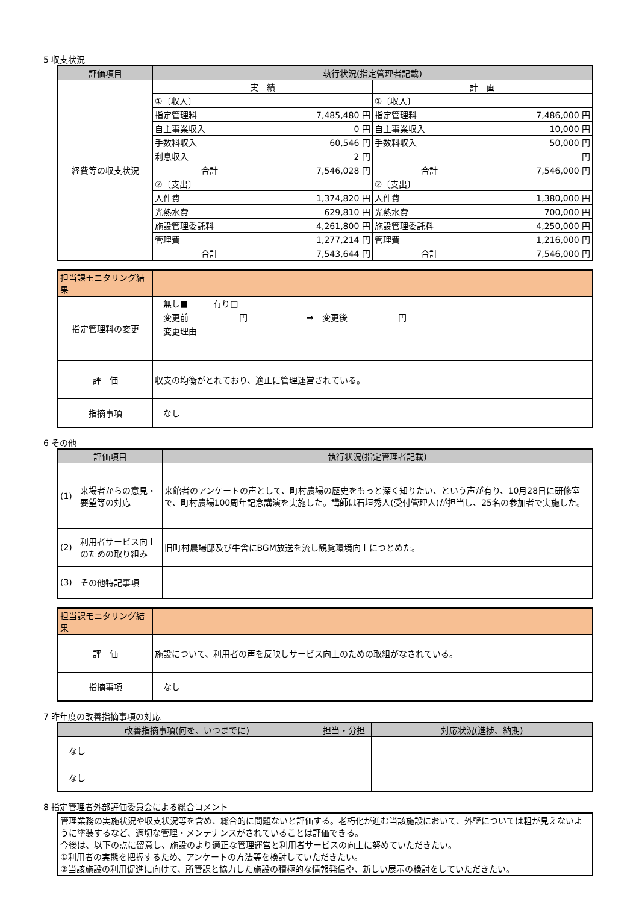5 収支状況
| 評価項目 | 執行状況(指定管理者記載) | | | |
| --- | --- | --- | --- | --- |
| 経費等の収支状況 | 実 績 | | 計 画 | |
| | ①〔収入〕 | | ①〔収入〕 | |
| | 指定管理料 | 7,485,480 円 | 指定管理料 | 7,486,000 円 |
| | 自主事業収入 | 0 円 | 自主事業収入 | 10,000 円 |
| | 手数料収入 | 60,546 円 | 手数料収入 | 50,000 円 |
| | 利息収入 | 2 円 | | 円 |
| | 合計 | 7,546,028 円 | 合計 | 7,546,000 円 |
| | ②〔支出〕 | | ②〔支出〕 | |
| | 人件費 | 1,374,820 円 | 人件費 | 1,380,000 円 |
| | 光熱水費 | 629,810 円 | 光熱水費 | 700,000 円 |
| | 施設管理委託料 | 4,261,800 円 | 施設管理委託料 | 4,250,000 円 |
| | 管理費 | 1,277,214 円 | 管理費 | 1,216,000 円 |
| | 合計 | 7,543,644 円 | 合計 | 7,546,000 円 |
| 担当課モニタリング結果 | |
| 指定管理料の変更 | 無し■ 有り□ |
| | 変更前 円 ⇒ 変更後 円 |
| | 変更理由 |
| 評 価 | 収支の均衡がとれており、適正に管理運営されている。 |
| 指摘事項 | なし |
6 その他
| 評価項目 | | 執行状況(指定管理者記載) |
| --- | --- | --- |
| (1) | 来場者からの意見・要望等の対応 | 来館者のアンケートの声として、町村農場の歴史をもっと深く知りたい、という声が有り、10月28日に研修室で、町村農場100周年記念講演を実施した。講師は石垣秀人(受付管理人)が担当し、25名の参加者で実施した。 |
| (2) | 利用者サービス向上のための取り組み | 旧町村農場邸及び牛舎にBGM放送を流し観覧環境向上につとめた。 |
| (3) | その他特記事項 | |
| 担当課モニタリング結果 | |
| 評 価 | 施設について、利用者の声を反映しサービス向上のための取組がなされている。 |
| 指摘事項 | なし |
7 昨年度の改善指摘事項の対応
| 改善指摘事項(何を、いつまでに) | 担当・分担 | 対応状況(進捗、納期) |
| --- | --- | --- |
| なし | | |
| なし | | |
8 指定管理者外部評価委員会による総合コメント
| 管理業務の実施状況や収支状況等を含め、総合的に問題ないと評価する。老朽化が進む当該施設において、外壁については粗が見えないように塗装するなど、適切な管理・メンテナンスがされていることは評価できる。 今後は、以下の点に留意し、施設のより適正な管理運営と利用者サービスの向上に努めていただきたい。 ①利用者の実態を把握するため、アンケートの方法等を検討していただきたい。 ②当該施設の利用促進に向けて、所管課と協力した施設の積極的な情報発信や、新しい展示の検討をしていただきたい。 |